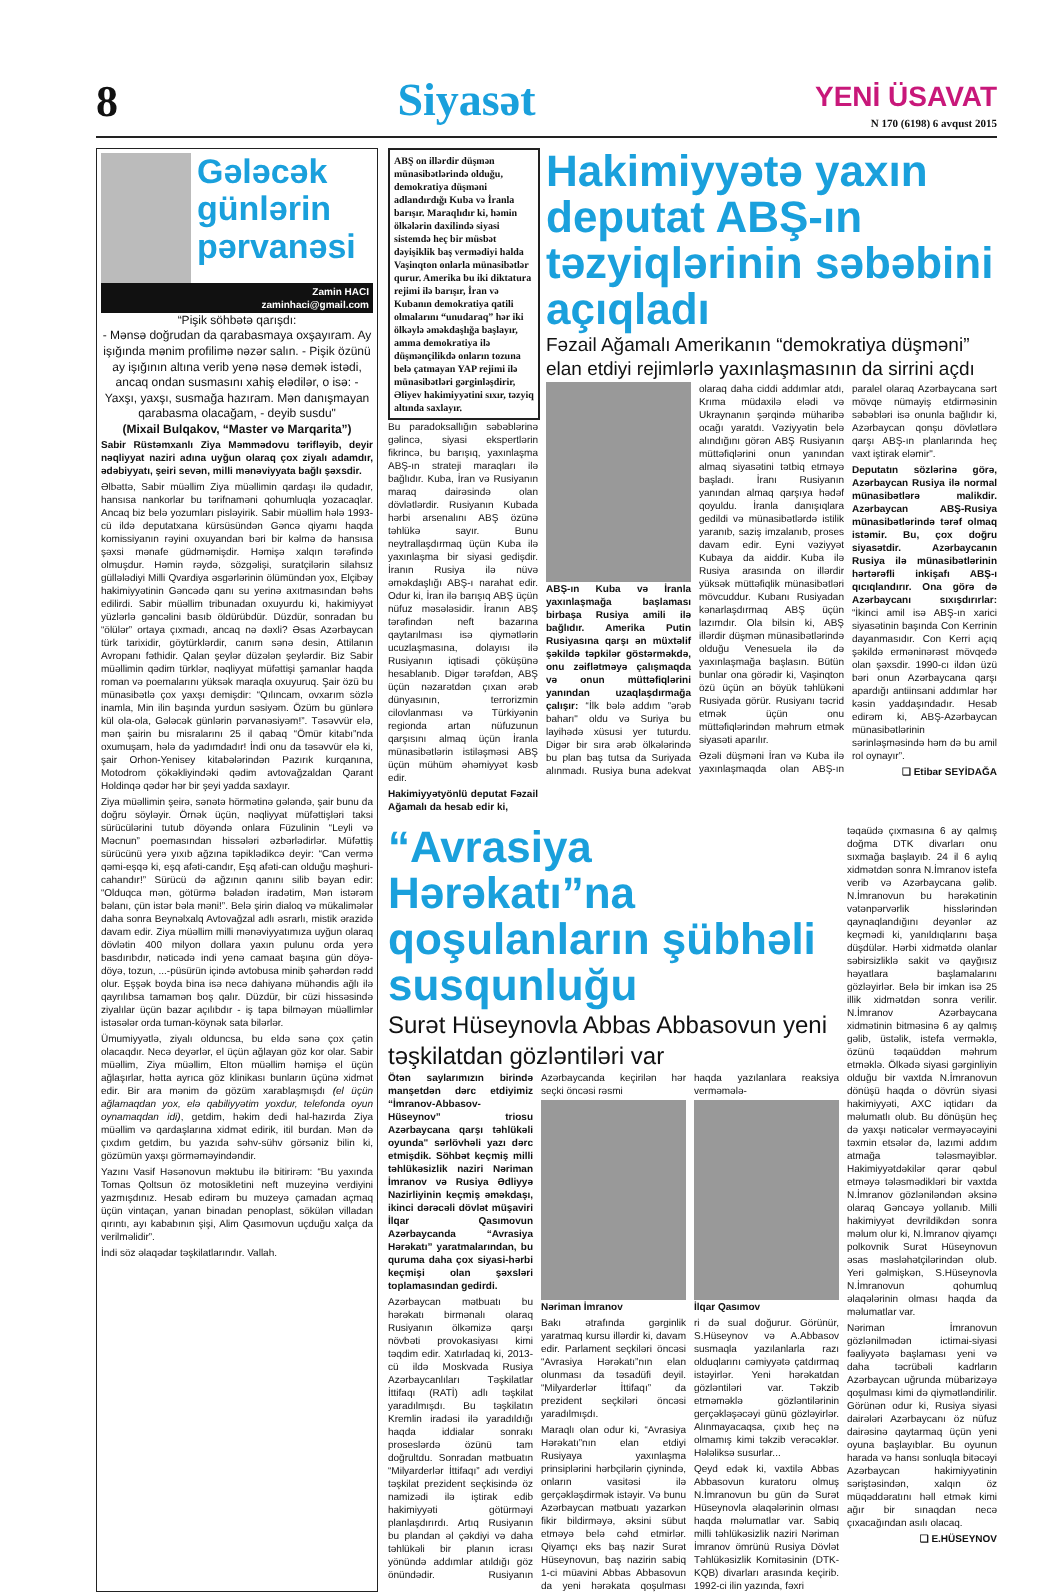8
Siyasət
YENİ ÜSAVAT
N 170 (6198) 6 avqust 2015
Gələcək günlərin pərvanəsi
Zamin HACI
zaminhaci@gmail.com
“Pişik söhbətə qarışdı:
- Mənsə doğrudan da qarabasmaya oxşayıram. Ay işığında mənim profilimə nəzər salın. - Pişik özünü ay işığının altına verib yenə nəsə demək istədi, ancaq ondan susmasını xahiş elədilər, o isə: - Yaxşı, yaxşı, susmağa hazıram. Mən danışmayan qarabasma olacağam, - deyib susdu"
(Mixail Bulqakov, “Master və Marqarita”)
Sabir Rüstəmxanlı Ziya Məmmədovu təriflə­yib, deyir nəqliyyat naziri adına uyğun olaraq çox ziyalı adamdır, ədəbiyyatı, şeiri sevən, milli mənəviyyata bağlı şəxsdir.
Əlbəttə, Sabir müəllim Ziya müəllimin qardaşı ilə qudadır, hansısa nankorlar bu tərifnaməni qohumluqla yozacaqlar. Ancaq biz belə yozumları pisləyirik. Sabir müəllim hələ 1993-cü ildə deputatxana kürsüsündən Gəncə qiyamı haqda komissiyanın rəyini oxuyandan bəri bir kəlmə də hansısa şəxsi mənafe güdməmişdir. Həmişə xalqın tərəfində olmuşdur. Həmin rəydə, sözgəlişi, suratçilərin silahsız güllələdiyi Milli Qvardiya əsgərlərinin ölümündən yox, Elçibəy hakimiyyətinin Gəncədə qanı su yerinə axıtmasından bəhs edilirdi. Sabir müəllim tribunadan oxuyurdu ki, hakimiyyət yüzlərlə gəncəlini basıb öldürübdür. Düzdür, sonradan bu “ölülər” ortaya çıxmadı, ancaq nə dəxli? Əsas Azərbaycan türk tarixidir, göytürklərdir, canım sənə desin, Attilanın Avropanı fəthidir. Qalan şeylər düzələn şeylərdir. Biz Sabir müəllimin qədim türklər, nəqliyyat müfəttişi şamanlar haqda roman və poemalarını yüksək maraqla oxuyuruq. Şair özü bu münasibətlə çox yaxşı demişdir: “Qılıncam, ovxarım sözlə inamla, Min ilin başında yurdun səsiyəm. Özüm bu günlərə kül ola-ola, Gələcək günlərin pərvanəsiyəm!”. Təsəvvür elə, mən şairin bu misralarını 25 il qabaq “Ömür kitabı”nda oxumuşam, hələ də yadımdadır! İndi onu da təsəvvür elə ki, şair Orhon-Yenisey kitabələrindən Pazırık kurqanına, Motodrom çökəkliyindəki qədim avtovağzaldan Qarant Holdinqə qədər hər bir şeyi yadda saxlayır.
Ziya müəllimin şeirə, sənətə hörmətinə gələndə, şair bunu da doğru söyləyir. Örnək üçün, nəqliyyat müfəttişləri taksi sürücülərini tutub döyəndə onlara Füzulinin “Leyli və Məcnun” poemasından hissələri əzbərlədirlər. Müfəttiş sürücünü yerə yıxıb ağzına təpiklədikcə deyir: “Can vermə qəmi-eşqə ki, eşq afəti-candır, Eşq afəti-can olduğu məşhuri-cahandır!” Sürücü də ağzının qanını silib bəyan edir: “Olduqca mən, götürmə bəladən iradətim, Mən istərəm bəlanı, çün istər bəla məni!”. Belə şirin dialoq və mükalimələr daha sonra Beynəlxalq Avtovağzal adlı əsrarlı, mistik ərazidə davam edir. Ziya müəllim milli mənəviyyatımıza uyğun olaraq dövlətin 400 milyon dollara yaxın pulunu orda yerə basdırıbdır, nəticədə indi yenə camaat başına gün döyə-döyə, tozun, ...-püsürün içində avtobusa minib şəhərdən rədd olur. Eşşək boyda bina isə necə dahiyanə mühəndis ağlı ilə qayrılıbsa tamamən boş qalır. Düzdür, bir cüzi hissəsində ziyalılar üçün bazar açılıbdır - iş tapa bilməyən müəllimlər istəsələr orda tuman-köynək sata bilərlər.
Ümumiyyətlə, ziyalı olduncsa, bu eldə sənə çox çətin olacaqdır. Necə deyərlər, el üçün ağlayan göz kor olar. Sabir müəllim, Ziya müəllim, Elton müəllim həmişə el üçün ağlaşırlar, hətta ayrıca göz klinikası bunların üçünə xidmət edir. Bir ara mənim də gözüm xarablaşmışdı (el üçün ağlamaqdan yox, elə qabiliyyətim yoxdur, telefonda oyun oynamaqdan idi), getdim, həkim dedi hal-hazırda Ziya müəllim və qardaşlarına xidmət edirik, itil burdan. Mən də çıxdım getdim, bu yazıda səhv-sühv görsəniz bilin ki, gözümün yaxşı görməməyindəndir.
Yazını Vasif Həsənovun məktubu ilə bitirirəm: “Bu yaxında Tomas Qoltsun öz motosikletini neft muzeyinə verdiyini yazmışdınız. Hesab edirəm bu muzeyə çamadan açmaq üçün vintaçan, yanan binadan penoplast, sökülən villadan qırıntı, ayı kababının şişi, Alim Qasımovun uçduğu xalça da verilməlidir”.
İndi söz əlaqədar təşkilatlarındır. Vallah.
ABŞ on illərdir düşmən münasibətlərində olduğu, demokratiya düşməni adlandırdığı Kuba və İranla barışır. Maraqlıdır ki, həmin ölkələrin daxilində siyasi sistemdə heç bir müsbət dəyişiklik baş vermədiyi halda Vaşinqton onlarla münasibətlər qurur. Amerika bu iki diktatura rejimi ilə barışır, İran və Kubanın demokratiya qatili olmalarını “unudaraq” hər iki ölkəylə əməkdaşlığa başlayır, amma demokratiya ilə düşmənçilikdə onların tozuna belə çatmayan YAP rejimi ilə münasibətləri gərginləşdirir, Əliyev hakimiyyətini sıxır, təzyiq altında saxlayır.
Bu paradoksallığın səbəblərinə gəlincə, siyasi ekspertlərin fikrincə, bu barışıq, yaxınlaşma ABŞ-ın strateji maraqları ilə bağlıdır. Kuba, İran və Rusiyanın maraq dairəsində olan dövlətlərdir. Rusiyanın Kubada hərbi arsenalını ABŞ özünə təhlükə sayır. Bunu neytrallaşdırmaq üçün Kuba ilə yaxınlaşma bir siyasi gedişdir. İranın Rusiya ilə nüvə əməkdaşlığı ABŞ-ı narahat edir. Odur ki, İran ilə barışıq ABŞ üçün nüfuz məsələsidir. İranın ABŞ tərəfindən neft bazarına qaytarılması isə qiymətlərin ucuzlaşmasına, dolayısı ilə Rusiyanın iqtisadi çöküşünə hesablanıb. Digər tərəfdən, ABŞ üçün nəzarətdən çıxan ərəb dünyasının, terrorizmin cilovlanması və Türkiyənin regionda artan nüfuzunun qarşısını almaq üçün İranla münasibətlərin istiləşməsi ABŞ üçün mühüm əhəmiyyət kəsb edir.
Hakimiyyətyönlü deputat Fəzail Ağamalı da hesab edir ki,
Hakimiyyətə yaxın deputat ABŞ-ın təzyiqlərinin səbəbini açıqladı
Fəzail Ağamalı Amerikanın “demokratiya düşməni” elan etdiyi rejimlərlə yaxınlaşmasının da sirrini açdı
ABŞ-ın Kuba və İranla yaxınlaşmağa başlaması birbaşa Rusiya amili ilə bağlıdır. Amerika Putin Rusiyasına qarşı ən müxtəlif şəkildə təpkilər göstərməkdə, onu zəiflətməyə çalışmaqda və onun müttəfiqlərini yanından uzaqlaşdırmağa çalışır: “İlk bələ addım ”ərəb baharı" oldu və Suriya bu layihədə xüsusi yer tuturdu. Digər bir sıra ərəb ölkələrində bu plan baş tutsa da Suriyada alınmadı. Rusiya buna adekvat olaraq daha ciddi addımlar atdı, Krıma müdaxilə elədi və Ukraynanın şərqində müharibə ocağı yaratdı. Vəziyyətin belə alındığını görən ABŞ Rusiyanın müttəfiqlərini onun yanından almaq siyasətini tətbiq etməyə başladı. İranı Rusiyanın yanından almaq qarşıya hədəf qoyuldu. İranla danışıqlara gedildi və münasibətlərdə istilik yaranıb, saziş imzalanıb, proses davam edir. Eyni vəziyyət Kubaya da aiddir. Kuba ilə Rusiya arasında on illərdir yüksək müttəfiqlik münasibətləri mövcuddur. Kubanı Rusiyadan kənarlaşdırmaq ABŞ üçün lazımdır. Ola bilsin ki, ABŞ illərdir düşmən münasibətlərində olduğu Venesuela ilə də yaxınlaşmağa başlasın. Bütün bunlar ona görədir ki, Vaşinqton özü üçün ən böyük təhlükəni Rusiyada görür. Rusiyanı təcrid etmək üçün onu müttəfiqlərindən məhrum etmək siyasəti aparılır.
Əzəli düşməni İran və Kuba ilə yaxınlaşmaqda olan ABŞ-ın paralel olaraq Azərbaycana sərt mövqe nümayiş etdirməsinin səbəbləri isə onunla bağlıdır ki, Azərbaycan qonşu dövlətlərə qarşı ABŞ-ın planlarında heç vaxt iştirak eləmir".
Deputatın sözlərinə görə, Azərbaycan Rusiya ilə normal münasibətlərə malikdir. Azərbaycan ABŞ-Rusiya münasibətlərində tərəf olmaq istəmir. Bu, çox doğru siyasətdir. Azərbaycanın Rusiya ilə münasibətlərinin hərtərəfli inkişafı ABŞ-ı qıcıqlandırır. Ona görə də Azərbaycanı sıxışdırırlar: “İkinci amil isə ABŞ-ın xarici siyasətinin başında Con Kerrinin dayanmasıdır. Con Kerri açıq şəkildə erməniпərəst mövqedə olan şəxsdir. 1990-cı ildən üzü bəri onun Azərbaycana qarşı apardığı antiinsani addımlar hər kəsin yaddaşındadır. Hesab edirəm ki, ABŞ-Azərbaycan münasibətlərinin sərinləşməsində həm də bu amil rol oynayır”.
❑ Etibar SEYİDAĞA
“Avrasiya Hərəkatı”na qoşulanların şübhəli susqunluğu
Surət Hüseynovla Abbas Abbasovun yeni təşkilatdan gözləntiləri var
Ötən saylarımızın birində manşetdən dərc etdiyimiz “İmranov-Abbasov-Hüseynov” triosu Azərbaycana qarşı təhlükəli oyunda" sərlövhəli yazı dərc etmişdik. Söhbət keçmiş milli təhlükəsizlik naziri Nəriman İmranov və Rusiya Ədliyyə Nazirliyinin keçmiş əməkdaşı, ikinci dərəcəli dövlət müşaviri İlqar Qasımovun Azərbaycanda “Avrasiya Hərəkatı” yaratmalarından, bu quruma daha çox siyasi-hərbi keçmişi olan şəxsləri toplamasından gedirdi.
Azərbaycan mətbuatı bu hərəkatı birmənalı olaraq Rusiyanın ölkəmizə qarşı növbəti provokasiyası kimi təqdim edir. Xatırladaq ki, 2013-cü ildə Moskvada Rusiya Azərbaycanlıları Təşkilatlar İttifaqı (RATİ) adlı təşkilat yaradılmışdı. Bu təşkilatın Kremlin iradəsi ilə yaradıldığı haqda iddialar sonrakı proseslərdə özünü tam doğrultdu. Sonradan mətbuatın “Milyarderlər İttifaqı” adı verdiyi təşkilat prezident seçkisində öz namizədi ilə iştirak edib hakimiyyəti götürməyi planlaşdırırdı. Artıq Rusiyanın bu plandan əl çəkdiyi və daha təhlükəli bir planın icrası yönündə addımlar atıldığı göz önündədir. Rusiyanın Azərbaycanda keçirilən hər seçki öncəsi rəsmi
Nəriman İmranov
Bakı ətrafında gərginlik yaratmaq kursu illərdir ki, davam edir. Parlament seçkiləri öncəsi “Avrasiya Hərəkatı”nın elan olunması da təsadüfi deyil. “Milyarderlər İttifaqı” da prezident seçkiləri öncəsi yaradılmışdı.
Maraqlı olan odur ki, “Avrasiya Hərəkatı”nın elan etdiyi Rusiyaya yaxınlaşma prinsiplərini hərbçilərin çiynində, onların vasitəsi ilə gerçəkləşdirmək istəyir. Və bunu Azərbaycan mətbuatı yazarkən fikir bildirməyə, əksini sübut etməyə belə cəhd etmirlər. Qiyamçı eks baş nazir Surət Hüseynovun, baş nazirin sabiq 1-ci müavini Abbas Abbasovun da yeni hərəkata qoşulması haqda yazılanlara reaksiya verməmələ-
İlqar Qasımov
ri də sual doğurur. Görünür, S.Hüseynov və A.Abbasov susmaqla yazılanlarla razı olduqlarını cəmiyyətə çatdırmaq istəyirlər. Yeni hərəkatdan gözləntiləri var. Təkzib etməməklə gözləntilərinin gerçəkləşəcəyi günü gözləyirlər. Alınmayacaqsa, çıxıb heç nə olmamış kimi təkzib verəcəklər. Hələliksə susurlar...
Qeyd edək ki, vaxtilə Abbas Abbasovun kuratoru olmuş N.İmranovun bu gün də Surət Hüseynovla əlaqələrinin olması haqda məlumatlar var. Sabiq milli təhlükəsizlik naziri Nəriman İmranov ömrünü Rusiya Dövlət Təhlükəsizlik Komitəsinin (DTK-KQB) divarları arasında keçirib. 1992-ci ilin yazında, fəxri
təqaüdə çıxmasına 6 ay qalmış doğma DTK divarları onu sıxmağa başlayıb. 24 il 6 aylıq xidmətdən sonra N.İmranov istefa verib və Azərbaycana gəlib. N.İmranovun bu hərəkətinin vətənpərvərlik hisslərindən qaynaqlandığını deyənlər az keçmədi ki, yanıldıqlarını başa düşdülər. Hərbi xidmətdə olanlar səbirsizliklə sakit və qayğısız həyatlara başlamalarını gözləyirlər. Belə bir imkan isə 25 illik xidmətdən sonra verilir. N.İmranov Azərbaycana xidmətinin bitməsinə 6 ay qalmış gəlib, üstəlik, istefa verməklə, özünü təqaüddən məhrum etməklə. Ölkədə siyasi gərginliyin olduğu bir vaxtda N.İmranovun dönüşü haqda o dövrün siyasi hakimiyyəti, AXC iqtidarı da məlumatlı olub. Bu dönüşün heç də yaxşı nəticələr verməyəcəyini təxmin etsələr də, lazımi addım atmağa tələsməyiblər. Hakimiyyətdəkilər qərar qəbul etməyə tələsmədikləri bir vaxtda N.İmranov gözləniləndən əksinə olaraq Gəncəyə yollanıb. Milli hakimiyyət devrildikdən sonra məlum olur ki, N.İmranov qiyamçı polkovnik Surət Hüseynovun əsas məsləhətçilərindən olub. Yeri gəlmişkən, S.Hüseynovla N.İmranovun qohumluq əlaqələrinin olması haqda da məlumatlar var.
Nəriman İmranovun gözlənilmədən ictimai-siyasi fəaliyyətə başlaması yeni və daha təcrübəli kadrların Azərbaycan uğrunda mübarizəyə qoşulması kimi də qiymətləndirilir. Görünən odur ki, Rusiya siyasi dairələri Azərbaycanı öz nüfuz dairəsinə qaytarmaq üçün yeni oyuna başlayıblar. Bu oyunun harada və hansı sonluqla bitəcəyi Azərbaycan hakimiyyətinin səriştəsindən, xalqın öz müqəddəratını həll etmək kimi ağır bir sınaqdan necə çıxacağından asılı olacaq.
❑ E.HÜSEYNOV